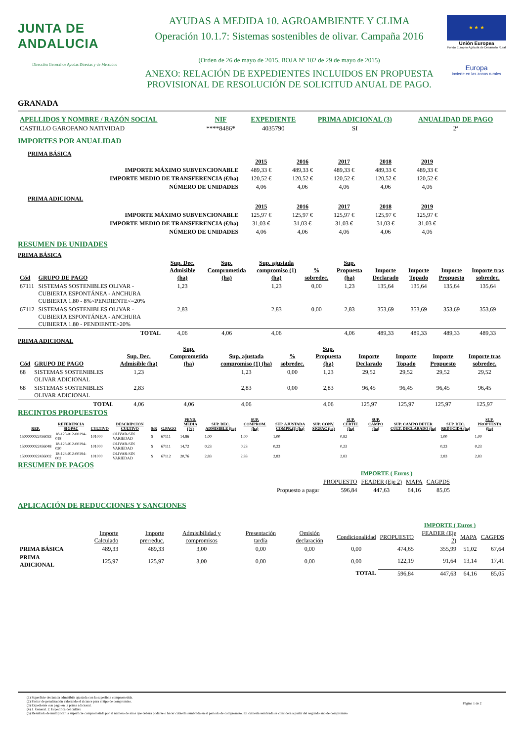JUNTA DE ANDALUCIA
Dirección General de Ayudas Directas y de Mercados
AYUDAS A MEDIDA 10. AGROAMBIENTE Y CLIMA
Operación 10.1.7: Sistemas sostenibles de olivar. Campaña 2016
(Orden de 26 de mayo de 2015, BOJA Nº 102 de 29 de mayo de 2015)
ANEXO: RELACIÓN DE EXPEDIENTES INCLUIDOS EN PROPUESTA
PROVISIONAL DE RESOLUCIÓN DE SOLICITUD ANUAL DE PAGO.
★ ★ ★
Unión Europea
Fondo Europeo Agrícola de Desarrollo Rural
Europa
invierte en las zonas rurales
GRANADA
| APELLIDOS Y NOMBRE / RAZÓN SOCIAL | NIF | EXPEDIENTE | PRIMA ADICIONAL (3) | ANUALIDAD DE PAGO |
| --- | --- | --- | --- | --- |
| CASTILLO GAROFANO NATIVIDAD | ****8486* | 4035790 | SI | 2ª |
IMPORTES POR ANUALIDAD
PRIMA BÁSICA
| | 2015 | 2016 | 2017 | 2018 | 2019 |
| --- | --- | --- | --- | --- | --- |
| IMPORTE MÁXIMO SUBVENCIONABLE | 489,33 € | 489,33 € | 489,33 € | 489,33 € | 489,33 € |
| IMPORTE MEDIO DE TRANSFERENCIA (€/ha) | 120,52 € | 120,52 € | 120,52 € | 120,52 € | 120,52 € |
| NÚMERO DE UNIDADES | 4,06 | 4,06 | 4,06 | 4,06 | 4,06 |
PRIMA ADICIONAL
| | 2015 | 2016 | 2017 | 2018 | 2019 |
| --- | --- | --- | --- | --- | --- |
| IMPORTE MÁXIMO SUBVENCIONABLE | 125,97 € | 125,97 € | 125,97 € | 125,97 € | 125,97 € |
| IMPORTE MEDIO DE TRANSFERENCIA (€/ha) | 31,03 € | 31,03 € | 31,03 € | 31,03 € | 31,03 € |
| NÚMERO DE UNIDADES | 4,06 | 4,06 | 4,06 | 4,06 | 4,06 |
RESUMEN DE UNIDADES
PRIMA BÁSICA
| Cód | GRUPO DE PAGO | Sup. Dec. Admisible (ha) | Sup. Comprometida (ha) | Sup. ajustada compromiso (1) (ha) | % sobredec. | Sup. Propuesta (ha) | Importe Declarado | Importe Topado | Importe Propuesto | Importe tras sobredec. |
| --- | --- | --- | --- | --- | --- | --- | --- | --- | --- | --- |
| 67111 | SISTEMAS SOSTENIBLES OLIVAR - CUBIERTA ESPONTÁNEA - ANCHURA CUBIERTA 1.80 - 8%<PENDIENTE<=20% | 1,23 | | 1,23 | 0,00 | 1,23 | 135,64 | 135,64 | 135,64 | 135,64 |
| 67112 | SISTEMAS SOSTENIBLES OLIVAR - CUBIERTA ESPONTÁNEA - ANCHURA CUBIERTA 1.80 - PENDIENTE>20% | 2,83 | | 2,83 | 0,00 | 2,83 | 353,69 | 353,69 | 353,69 | 353,69 |
| | TOTAL | 4,06 | 4,06 | 4,06 | | 4,06 | 489,33 | 489,33 | 489,33 | 489,33 |
PRIMA ADICIONAL
| Cód | GRUPO DE PAGO | Sup. Dec. Admisible (ha) | Sup. Comprometida (ha) | Sup. ajustada compromiso (1) (ha) | % sobredec. | Sup. Propuesta (ha) | Importe Declarado | Importe Topado | Importe Propuesto | Importe tras sobredec. |
| --- | --- | --- | --- | --- | --- | --- | --- | --- | --- | --- |
| 68 | SISTEMAS SOSTENIBLES OLIVAR ADICIONAL | 1,23 | | 1,23 | 0,00 | 1,23 | 29,52 | 29,52 | 29,52 | 29,52 |
| 68 | SISTEMAS SOSTENIBLES OLIVAR ADICIONAL | 2,83 | | 2,83 | 0,00 | 2,83 | 96,45 | 96,45 | 96,45 | 96,45 |
| | TOTAL | 4,06 | 4,06 | 4,06 | | 4,06 | 125,97 | 125,97 | 125,97 | 125,97 |
RECINTOS PROPUESTOS
| REF. | REFERENCIA SIGPAC | CULTIVO | DESCRIPCIÓN CULTIVO | S/R | G.PAGO | PEND. MEDIA (%) | SUP. DEC. ADMISIBLE (ha) | SUP. COMPROM. (ha) | SUP. AJUSTADA COMPR.(1) (ha) | SUP. CONV. SIGPAC (ha) | SUP. CERTIF. (ha) | SUP. CAMPO (ha) | SUP. CAMPO DETER CULT. DECLARADO (ha) | SUP. DEC. REDUCIDA (ha) | SUP. PROPUESTA (ha) |
| --- | --- | --- | --- | --- | --- | --- | --- | --- | --- | --- | --- | --- | --- | --- | --- |
| 1500000022436033 | 18-123-012-00194-018 | 101000 | OLIVAR-SIN VARIEDAD | S | 67111 | 14,86 | 1,00 | 1,00 | 1,00 | | 0,92 | | | 1,00 | 1,00 |
| 1500000022436048 | 18-123-012-00194-020 | 101000 | OLIVAR-SIN VARIEDAD | S | 67111 | 14,72 | 0,23 | 0,23 | 0,23 | | 0,23 | | | 0,23 | 0,23 |
| 1500000022436002 | 18-123-012-00194-002 | 101000 | OLIVAR-SIN VARIEDAD | S | 67112 | 20,76 | 2,83 | 2,83 | 2,83 | | 2,83 | | | 2,83 | 2,83 |
RESUMEN DE PAGOS
| | IMPORTE ( Euros ) | | | |
| | PROPUESTO | FEADER (Eje 2) | MAPA | CAGPDS |
| Propuesto a pagar | 596,84 | 447,63 | 64,16 | 85,05 |
APLICACIÓN DE REDUCCIONES Y SANCIONES
IMPORTE ( Euros )
| | Importe Calculado | Importe prerreduc. | Admisibilidad y compromisos | Presentación tardía | Omisión declaración | Condicionalidad | PROPUESTO | FEADER (Eje 2) | MAPA | CAGPDS |
| PRIMA BÁSICA | 489,33 | 489,33 | 3,00 | 0,00 | 0,00 | 0,00 | 474,65 | 355,99 | 51,02 | 67,64 |
| PRIMA ADICIONAL | 125,97 | 125,97 | 3,00 | 0,00 | 0,00 | 0,00 | 122,19 | 91,64 | 13,14 | 17,41 |
| | | | | | | TOTAL | 596,84 | 447,63 | 64,16 | 85,05 |
(1) Superficie declarada admisibile ajustada con la superficie comprometida.
(2) Factor de penalización valorando el alcance para el tipo de compromiso.
(3) Expediente con pago en la prima adicional.
(4) 1. General. 2. Específica del cultivo
(5) Resultado de multiplicar la superficie comprometida por el número de años que deberá podarse o hacer cubierta sembrada en el periodo de compromiso. En cubierta sembrada se considera a partir del segundo año de compromiso
Página 1 de 2